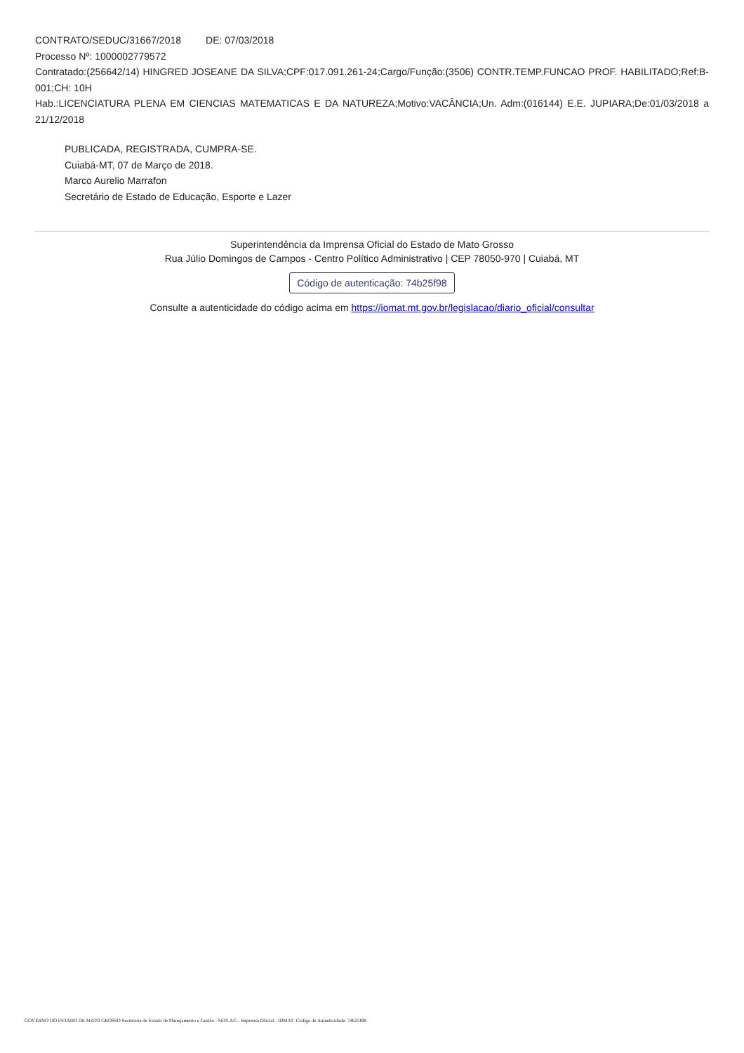CONTRATO/SEDUC/31667/2018 DE: 07/03/2018
Processo Nº: 1000002779572
Contratado:(256642/14) HINGRED JOSEANE DA SILVA;CPF:017.091.261-24;Cargo/Função:(3506) CONTR.TEMP.FUNCAO PROF. HABILITADO;Ref:B-001;CH: 10H
Hab.:LICENCIATURA PLENA EM CIENCIAS MATEMATICAS E DA NATUREZA;Motivo:VACÂNCIA;Un. Adm:(016144) E.E. JUPIARA;De:01/03/2018 a 21/12/2018
PUBLICADA, REGISTRADA, CUMPRA-SE.
Cuiabá-MT, 07 de Março de 2018.
Marco Aurelio Marrafon
Secretário de Estado de Educação, Esporte e Lazer
Superintendência da Imprensa Oficial do Estado de Mato Grosso
Rua Júlio Domingos de Campos - Centro Político Administrativo | CEP 78050-970 | Cuiabá, MT
Código de autenticação: 74b25f98
Consulte a autenticidade do código acima em https://iomat.mt.gov.br/legislacao/diario_oficial/consultar
GOVERNO DO ESTADO DE MATO GROSSO Secretaria de Estado de Planejamento e Gestão - SEPLAG - Imprensa Oficial - IOMAT Código de Autenticidade: 74b25f98